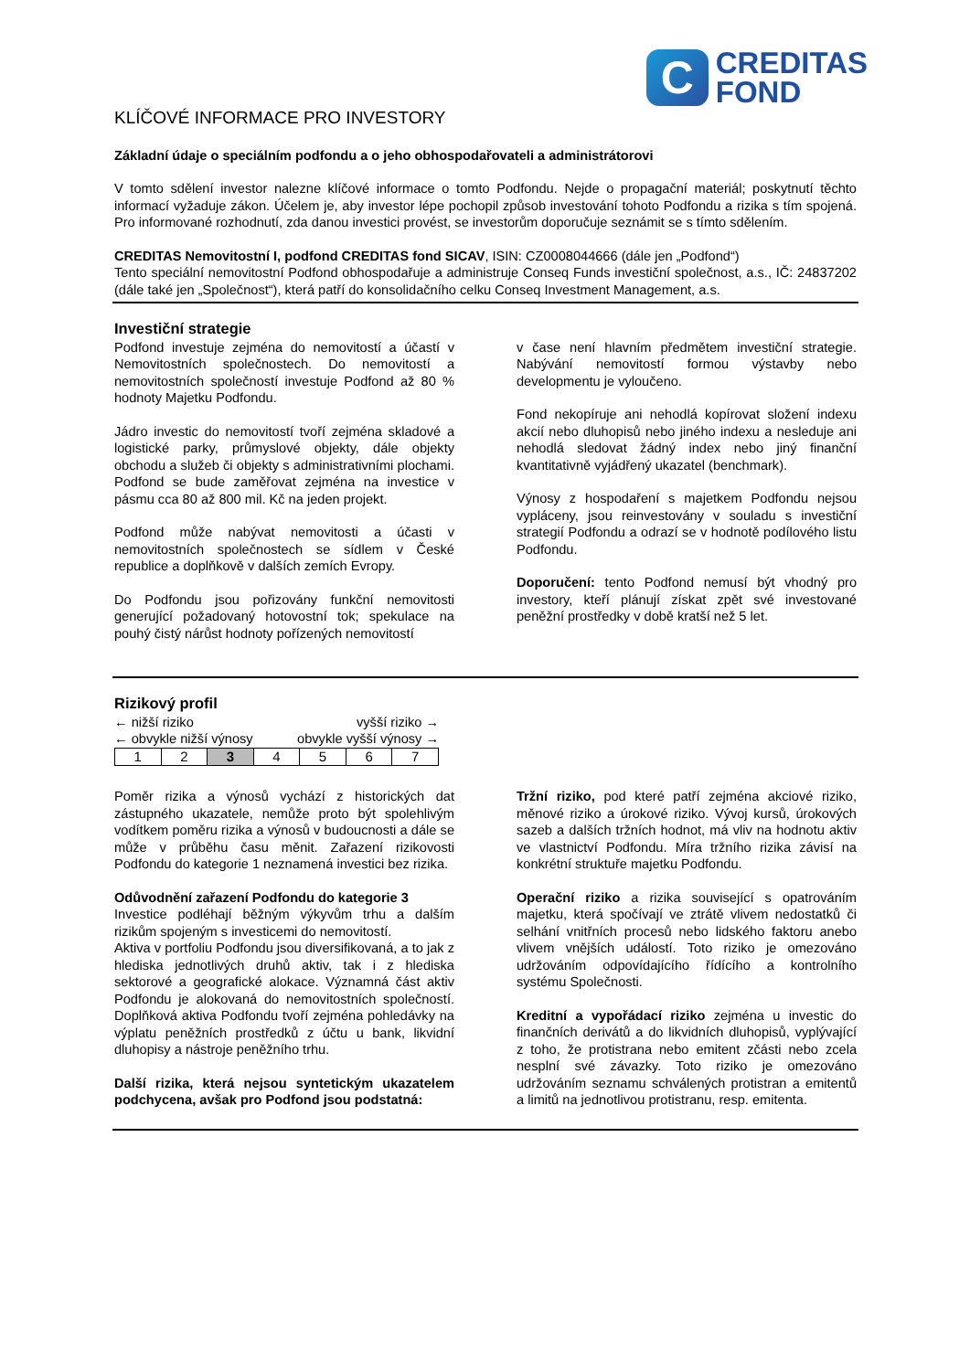C
CREDITAS
FOND
KLÍČOVÉ INFORMACE PRO INVESTORY
Základní údaje o speciálním podfondu a o jeho obhospodařovateli a administrátorovi
V tomto sdělení investor nalezne klíčové informace o tomto Podfondu. Nejde o propagační materiál; poskytnutí těchto informací vyžaduje zákon. Účelem je, aby investor lépe pochopil způsob investování tohoto Podfondu a rizika s tím spojená. Pro informované rozhodnutí, zda danou investici provést, se investorům doporučuje seznámit se s tímto sdělením.
CREDITAS Nemovitostní I, podfond CREDITAS fond SICAV, ISIN: CZ0008044666 (dále jen „Podfond“)
Tento speciální nemovitostní Podfond obhospodařuje a administruje Conseq Funds investiční společnost, a.s., IČ: 24837202 (dále také jen „Společnost“), která patří do konsolidačního celku Conseq Investment Management, a.s.
Investiční strategie
Podfond investuje zejména do nemovitostí a účastí v Nemovitostních společnostech. Do nemovitostí a nemovitostních společností investuje Podfond až 80 % hodnoty Majetku Podfondu.
Jádro investic do nemovitostí tvoří zejména skladové a logistické parky, průmyslové objekty, dále objekty obchodu a služeb či objekty s administrativními plochami. Podfond se bude zaměřovat zejména na investice v pásmu cca 80 až 800 mil. Kč na jeden projekt.
Podfond může nabývat nemovitosti a účasti v nemovitostních společnostech se sídlem v České republice a doplňkově v dalších zemích Evropy.
Do Podfondu jsou pořizovány funkční nemovitosti generující požadovaný hotovostní tok; spekulace na pouhý čistý nárůst hodnoty pořízených nemovitostí
v čase není hlavním předmětem investiční strategie. Nabývání nemovitostí formou výstavby nebo developmentu je vyloučeno.
Fond nekopíruje ani nehodlá kopírovat složení indexu akcií nebo dluhopisů nebo jiného indexu a nesleduje ani nehodlá sledovat žádný index nebo jiný finanční kvantitativně vyjádřený ukazatel (benchmark).
Výnosy z hospodaření s majetkem Podfondu nejsou vypláceny, jsou reinvestovány v souladu s investiční strategií Podfondu a odrazí se v hodnotě podílového listu Podfondu.
Doporučení: tento Podfond nemusí být vhodný pro investory, kteří plánují získat zpět své investované peněžní prostředky v době kratší než 5 let.
Rizikový profil
← nižší riziko vyšší riziko →
← obvykle nižší výnosy obvykle vyšší výnosy →
| 1 | 2 | 3 | 4 | 5 | 6 | 7 |
Poměr rizika a výnosů vychází z historických dat zástupného ukazatele, nemůže proto být spolehlivým vodítkem poměru rizika a výnosů v budoucnosti a dále se může v průběhu času měnit. Zařazení rizikovosti Podfondu do kategorie 1 neznamená investici bez rizika.
Odůvodnění zařazení Podfondu do kategorie 3
Investice podléhají běžným výkyvům trhu a dalším rizikům spojeným s investicemi do nemovitostí.
Aktiva v portfoliu Podfondu jsou diversifikovaná, a to jak z hlediska jednotlivých druhů aktiv, tak i z hlediska sektorové a geografické alokace. Významná část aktiv Podfondu je alokovaná do nemovitostních společností. Doplňková aktiva Podfondu tvoří zejména pohledávky na výplatu peněžních prostředků z účtu u bank, likvidní dluhopisy a nástroje peněžního trhu.
Další rizika, která nejsou syntetickým ukazatelem podchycena, avšak pro Podfond jsou podstatná:
Tržní riziko, pod které patří zejména akciové riziko, měnové riziko a úrokové riziko. Vývoj kursů, úrokových sazeb a dalších tržních hodnot, má vliv na hodnotu aktiv ve vlastnictví Podfondu. Míra tržního rizika závisí na konkrétní struktuře majetku Podfondu.
Operační riziko a rizika související s opatrováním majetku, která spočívají ve ztrátě vlivem nedostatků či selhání vnitřních procesů nebo lidského faktoru anebo vlivem vnějších událostí. Toto riziko je omezováno udržováním odpovídajícího řídícího a kontrolního systému Společnosti.
Kreditní a vypořádací riziko zejména u investic do finančních derivátů a do likvidních dluhopisů, vyplývající z toho, že protistrana nebo emitent zčásti nebo zcela nesplní své závazky. Toto riziko je omezováno udržováním seznamu schválených protistran a emitentů a limitů na jednotlivou protistranu, resp. emitenta.